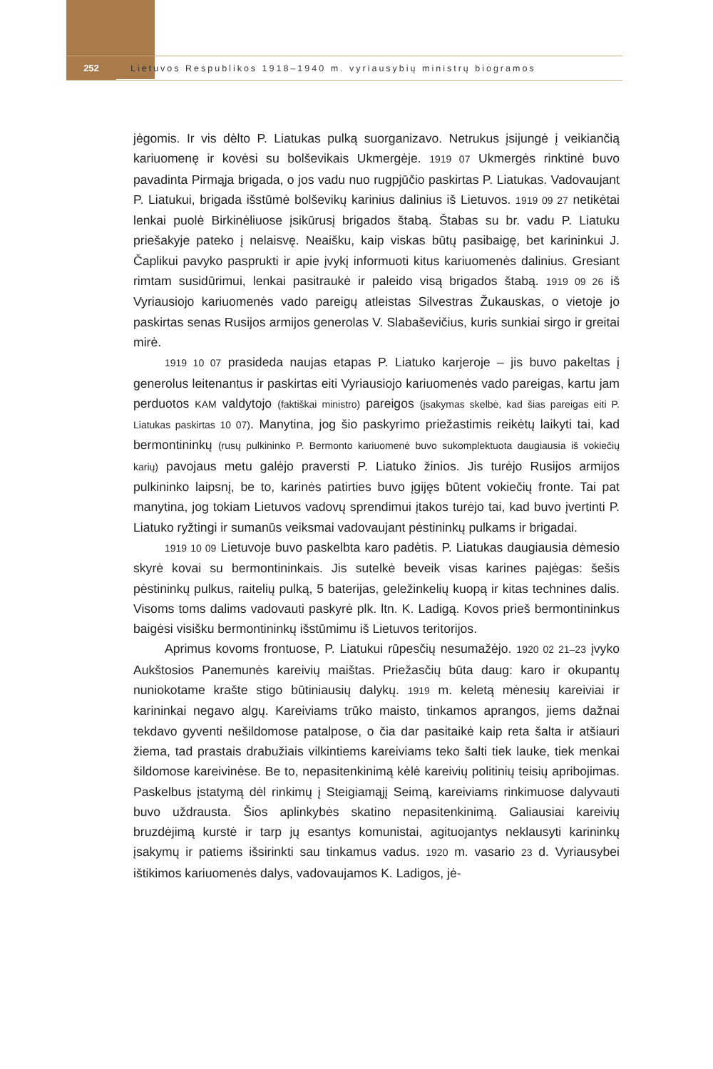252
Lietuvos Respublikos 1918–1940 m. vyriausybių ministrų biogramos
jėgomis. Ir vis dėlto P. Liatukas pulką suorganizavo. Netrukus įsijungė į veikiančią kariuomenę ir kovėsi su bolševikais Ukmergėje. 1919 07 Ukmergės rinktinė buvo pavadinta Pirmąja brigada, o jos vadu nuo rugpjūčio paskirtas P. Liatukas. Vadovaujant P. Liatukui, brigada išstūmė bolševikų karinius dalinius iš Lietuvos. 1919 09 27 netikėtai lenkai puolė Birkinėliuose įsikūrusį brigados štabą. Štabas su br. vadu P. Liatuku priešakyje pateko į nelaisvę. Neaišku, kaip viskas būtų pasibaigę, bet karininkui J. Čaplikui pavyko pasprukti ir apie įvykį informuoti kitus kariuomenės dalinius. Gresiant rimtam susidūrimui, lenkai pasitraukė ir paleido visą brigados štabą. 1919 09 26 iš Vyriausiojo kariuomenės vado pareigų atleistas Silvestras Žukauskas, o vietoje jo paskirtas senas Rusijos armijos generolas V. Slabaševičius, kuris sunkiai sirgo ir greitai mirė.
1919 10 07 prasideda naujas etapas P. Liatuko karjeroje – jis buvo pakeltas į generolus leitenantus ir paskirtas eiti Vyriausiojo kariuomenės vado pareigas, kartu jam perduotos KAM valdytojo (faktiškai ministro) pareigos (įsakymas skelbė, kad šias pareigas eiti P. Liatukas paskirtas 10 07). Manytina, jog šio paskyrimo priežastimis reikėtų laikyti tai, kad bermontininkų (rusų pulkininko P. Bermonto kariuomenė buvo sukomplektuota daugiausia iš vokiečių karių) pavojaus metu galėjo praversti P. Liatuko žinios. Jis turėjo Rusijos armijos pulkininko laipsnį, be to, karinės patirties buvo įgijęs būtent vokiečių fronte. Tai pat manytina, jog tokiam Lietuvos vadovų sprendimui įtakos turėjo tai, kad buvo įvertinti P. Liatuko ryžtingi ir sumanūs veiksmai vadovaujant pėstininkų pulkams ir brigadai.
1919 10 09 Lietuvoje buvo paskelbta karo padėtis. P. Liatukas daugiausia dėmesio skyrė kovai su bermontininkais. Jis sutelkė beveik visas karines pajėgas: šešis pėstininkų pulkus, raitelių pulką, 5 baterijas, geležinkelių kuopą ir kitas technines dalis. Visoms toms dalims vadovauti paskyrė plk. ltn. K. Ladigą. Kovos prieš bermontininkus baigėsi visišku bermontininkų išstūmimu iš Lietuvos teritorijos.
Aprimus kovoms frontuose, P. Liatukui rūpesčių nesumažėjo. 1920 02 21–23 įvyko Aukštosios Panemunės kareivių maištas. Priežasčių būta daug: karo ir okupantų nuniokotame krašte stigo būtiniausių dalykų. 1919 m. keletą mėnesių kareiviai ir karininkai negavo algų. Kareiviams trūko maisto, tinkamos aprangos, jiems dažnai tekdavo gyventi nešildomose patalpose, o čia dar pasitaikė kaip reta šalta ir atšiauri žiema, tad prastais drabužiais vilkintiems kareiviams teko šalti tiek lauke, tiek menkai šildomose kareivinėse. Be to, nepasitenkinimą kėlė kareivių politinių teisių apribojimas. Paskelbus įstatymą dėl rinkimų į Steigiamąjį Seimą, kareiviams rinkimuose dalyvauti buvo uždrausta. Šios aplinkybės skatino nepasitenkinimą. Galiausiai kareivių bruzdėjimą kurstė ir tarp jų esantys komunistai, agituojantys neklausyti karininkų įsakymų ir patiems išsirinkti sau tinkamus vadus. 1920 m. vasario 23 d. Vyriausybei ištikimos kariuomenės dalys, vadovaujamos K. Ladigos, jė-